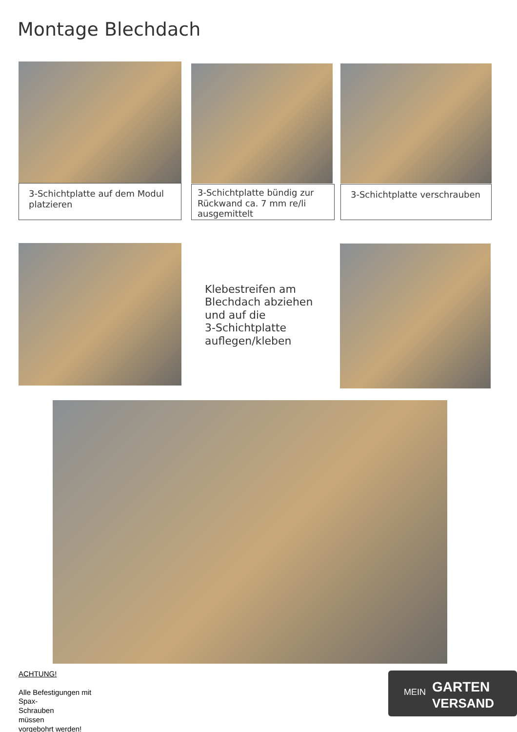Montage Blechdach
3-Schichtplatte auf dem Modul platzieren
3-Schichtplatte bündig zur Rückwand ca. 7 mm re/li ausgemittelt
3-Schichtplatte verschrauben
Klebestreifen am
Blechdach abziehen
und auf die
3-Schichtplatte
auflegen/kleben
ACHTUNG!
Alle Befestigungen mit
Spax-
Schrauben
müssen
vorgebohrt werden!
MEIN GARTEN
VERSAND